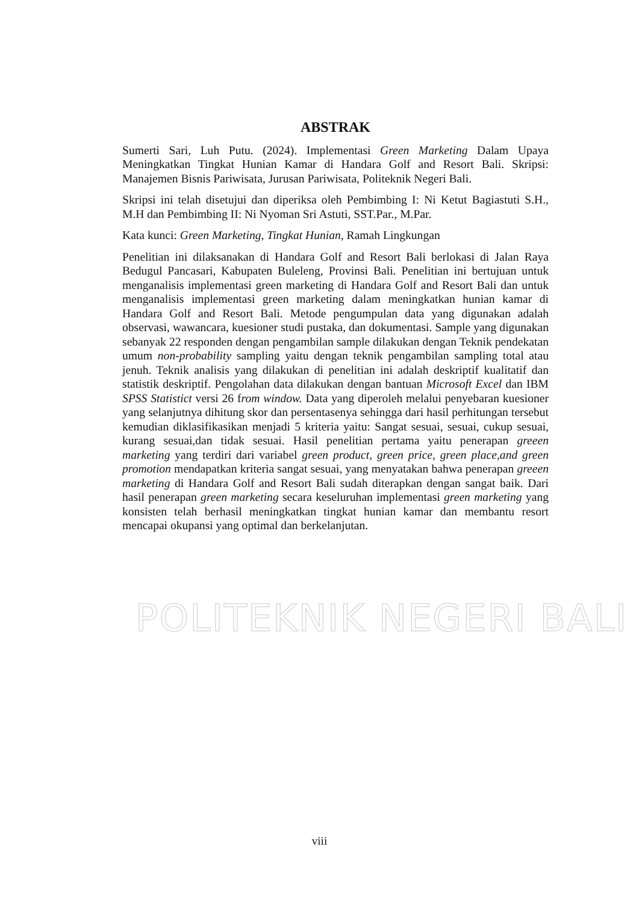POLITEKNIK NEGERI BALI
ABSTRAK
Sumerti Sari, Luh Putu. (2024). Implementasi Green Marketing Dalam Upaya Meningkatkan Tingkat Hunian Kamar di Handara Golf and Resort Bali. Skripsi: Manajemen Bisnis Pariwisata, Jurusan Pariwisata, Politeknik Negeri Bali.
Skripsi ini telah disetujui dan diperiksa oleh Pembimbing I: Ni Ketut Bagiastuti S.H., M.H dan Pembimbing II: Ni Nyoman Sri Astuti, SST.Par., M.Par.
Kata kunci: Green Marketing, Tingkat Hunian, Ramah Lingkungan
Penelitian ini dilaksanakan di Handara Golf and Resort Bali berlokasi di Jalan Raya Bedugul Pancasari, Kabupaten Buleleng, Provinsi Bali. Penelitian ini bertujuan untuk menganalisis implementasi green marketing di Handara Golf and Resort Bali dan untuk menganalisis implementasi green marketing dalam meningkatkan hunian kamar di Handara Golf and Resort Bali. Metode pengumpulan data yang digunakan adalah observasi, wawancara, kuesioner studi pustaka, dan dokumentasi. Sample yang digunakan sebanyak 22 responden dengan pengambilan sample dilakukan dengan Teknik pendekatan umum non-probability sampling yaitu dengan teknik pengambilan sampling total atau jenuh. Teknik analisis yang dilakukan di penelitian ini adalah deskriptif kualitatif dan statistik deskriptif. Pengolahan data dilakukan dengan bantuan Microsoft Excel dan IBM SPSS Statistict versi 26 from window. Data yang diperoleh melalui penyebaran kuesioner yang selanjutnya dihitung skor dan persentasenya sehingga dari hasil perhitungan tersebut kemudian diklasifikasikan menjadi 5 kriteria yaitu: Sangat sesuai, sesuai, cukup sesuai, kurang sesuai,dan tidak sesuai. Hasil penelitian pertama yaitu penerapan greeen marketing yang terdiri dari variabel green product, green price, green place,and green promotion mendapatkan kriteria sangat sesuai, yang menyatakan bahwa penerapan greeen marketing di Handara Golf and Resort Bali sudah diterapkan dengan sangat baik. Dari hasil penerapan green marketing secara keseluruhan implementasi green marketing yang konsisten telah berhasil meningkatkan tingkat hunian kamar dan membantu resort mencapai okupansi yang optimal dan berkelanjutan.
viii